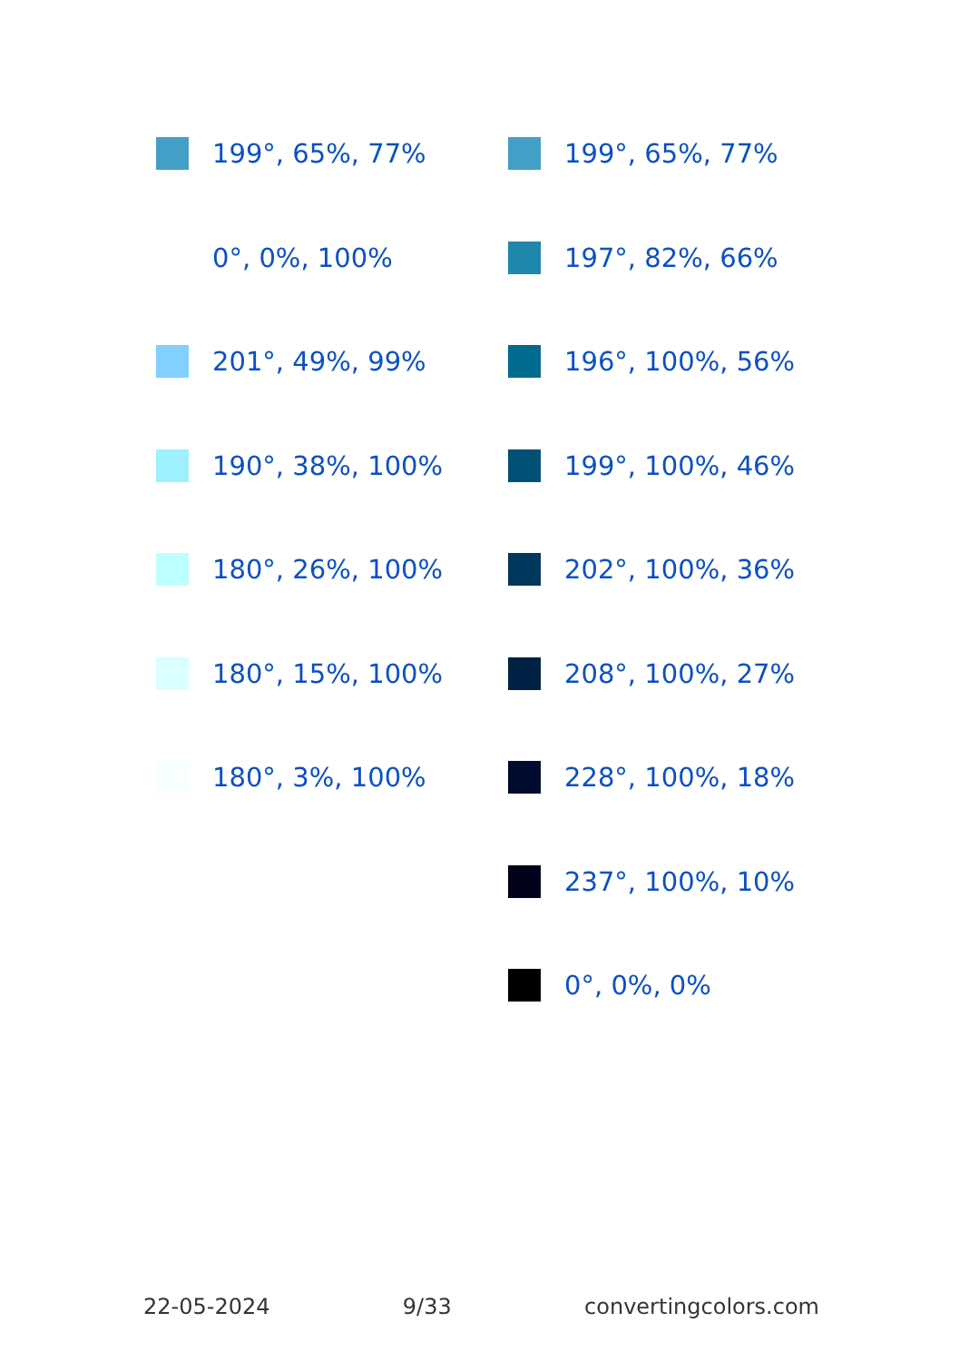199°, 65%, 77%
0°, 0%, 100%
201°, 49%, 99%
190°, 38%, 100%
180°, 26%, 100%
180°, 15%, 100%
180°, 3%, 100%
199°, 65%, 77%
197°, 82%, 66%
196°, 100%, 56%
199°, 100%, 46%
202°, 100%, 36%
208°, 100%, 27%
228°, 100%, 18%
237°, 100%, 10%
0°, 0%, 0%
22-05-2024 9/33 convertingcolors.com